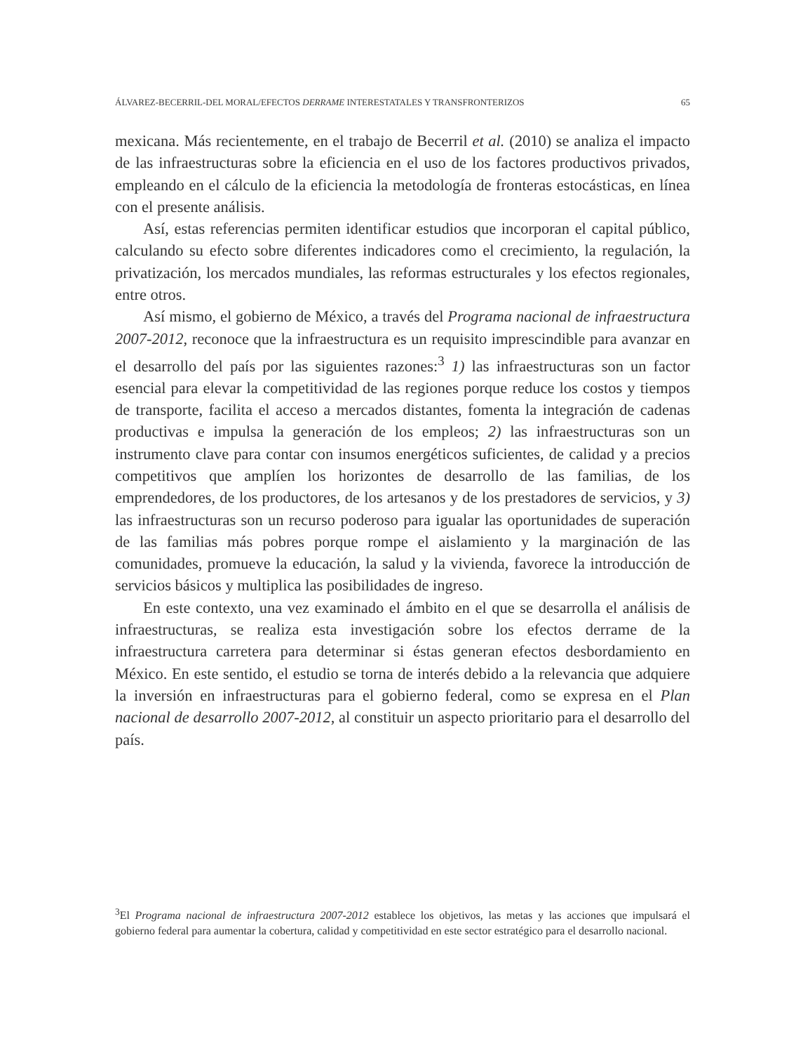ÁLVAREZ-BECERRIL-DEL MORAL/EFECTOS DERRAME INTERESTATALES Y TRANSFRONTERIZOS 65
mexicana. Más recientemente, en el trabajo de Becerril et al. (2010) se analiza el impacto de las infraestructuras sobre la eficiencia en el uso de los factores productivos privados, empleando en el cálculo de la eficiencia la metodología de fronteras estocásticas, en línea con el presente análisis.
Así, estas referencias permiten identificar estudios que incorporan el capital público, calculando su efecto sobre diferentes indicadores como el crecimiento, la regulación, la privatización, los mercados mundiales, las reformas estructurales y los efectos regionales, entre otros.
Así mismo, el gobierno de México, a través del Programa nacional de infraestructura 2007-2012, reconoce que la infraestructura es un requisito imprescindible para avanzar en el desarrollo del país por las siguientes razones:<sup>3</sup> 1) las infraestructuras son un factor esencial para elevar la competitividad de las regiones porque reduce los costos y tiempos de transporte, facilita el acceso a mercados distantes, fomenta la integración de cadenas productivas e impulsa la generación de los empleos; 2) las infraestructuras son un instrumento clave para contar con insumos energéticos suficientes, de calidad y a precios competitivos que amplíen los horizontes de desarrollo de las familias, de los emprendedores, de los productores, de los artesanos y de los prestadores de servicios, y 3) las infraestructuras son un recurso poderoso para igualar las oportunidades de superación de las familias más pobres porque rompe el aislamiento y la marginación de las comunidades, promueve la educación, la salud y la vivienda, favorece la introducción de servicios básicos y multiplica las posibilidades de ingreso.
En este contexto, una vez examinado el ámbito en el que se desarrolla el análisis de infraestructuras, se realiza esta investigación sobre los efectos derrame de la infraestructura carretera para determinar si éstas generan efectos desbordamiento en México. En este sentido, el estudio se torna de interés debido a la relevancia que adquiere la inversión en infraestructuras para el gobierno federal, como se expresa en el Plan nacional de desarrollo 2007-2012, al constituir un aspecto prioritario para el desarrollo del país.
<sup>3</sup> El Programa nacional de infraestructura 2007-2012 establece los objetivos, las metas y las acciones que impulsará el gobierno federal para aumentar la cobertura, calidad y competitividad en este sector estratégico para el desarrollo nacional.